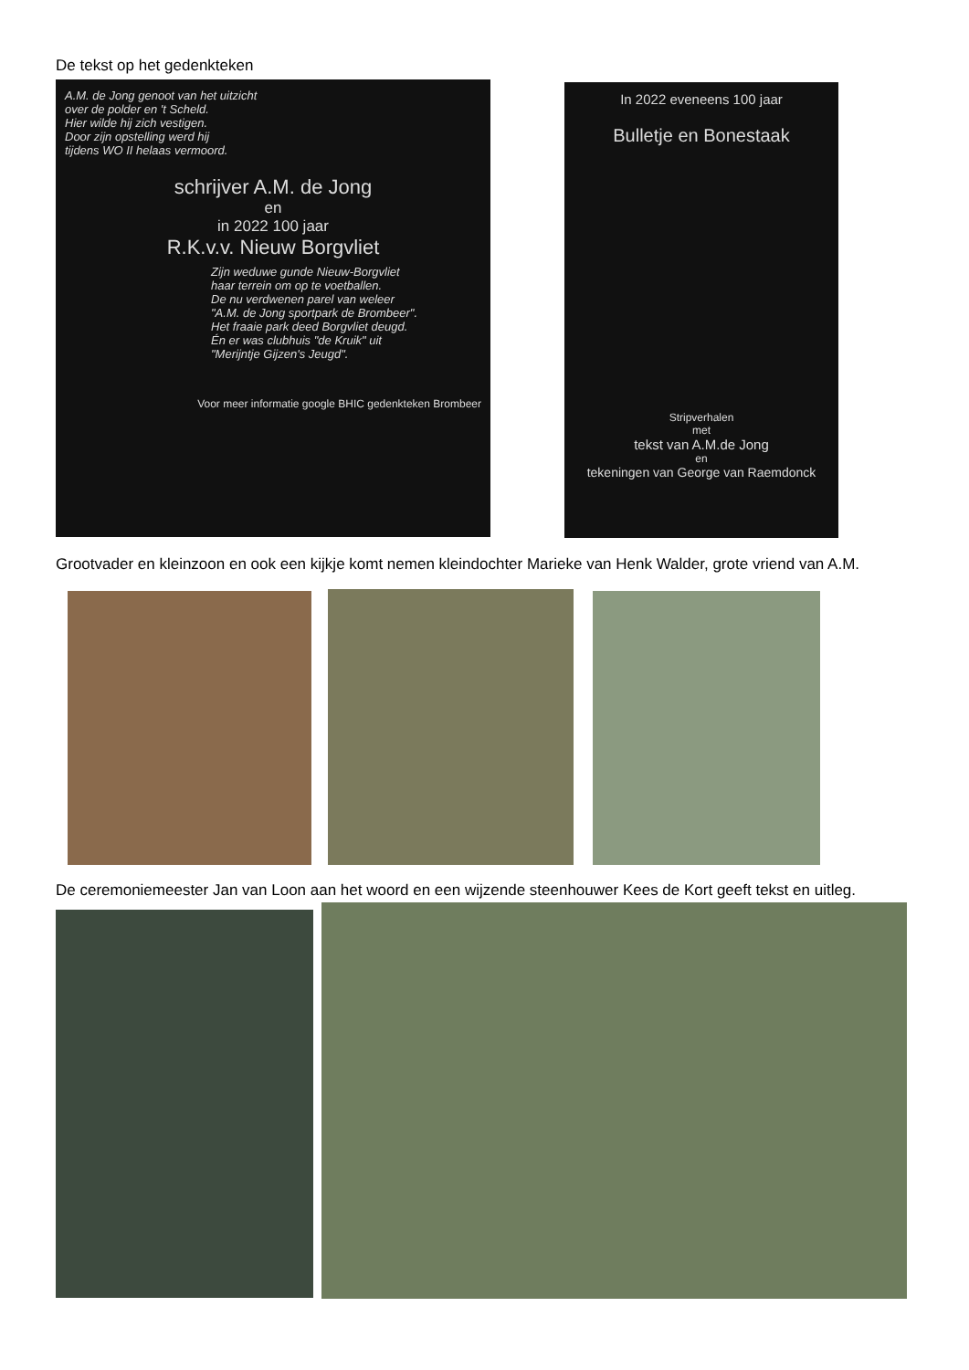De tekst op het gedenkteken
A.M. de Jong genoot van het uitzicht
over de polder en 't Scheld.
Hier wilde hij zich vestigen.
Door zijn opstelling werd hij
tijdens WO II helaas vermoord.
schrijver A.M. de Jong
en
in 2022 100 jaar
R.K.v.v. Nieuw Borgvliet
Zijn weduwe gunde Nieuw-Borgvliet
haar terrein om op te voetballen.
De nu verdwenen parel van weleer
"A.M. de Jong sportpark de Brombeer".
Het fraaie park deed Borgvliet deugd.
Én er was clubhuis "de Kruik" uit
"Merijntje Gijzen's Jeugd".
Voor meer informatie google BHIC gedenkteken Brombeer
In 2022 eveneens 100 jaar
Bulletje en Bonestaak
Stripverhalen
met
tekst van A.M.de Jong
en
tekeningen van George van Raemdonck
Grootvader en kleinzoon en ook een kijkje komt nemen kleindochter Marieke van Henk Walder, grote vriend van A.M.
De ceremoniemeester Jan van Loon aan het woord en een wijzende steenhouwer Kees de Kort geeft tekst en uitleg.